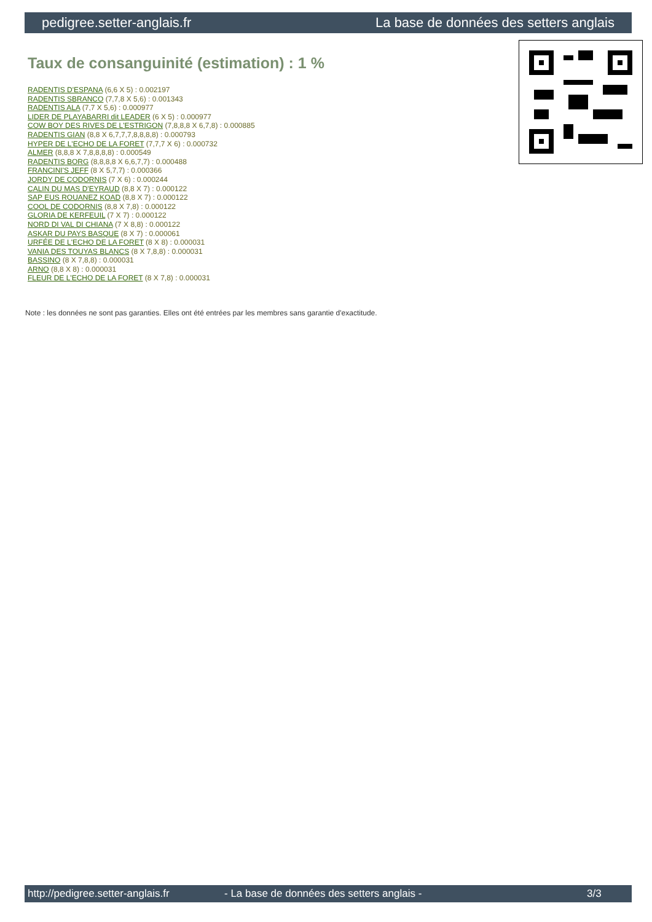pedigree.setter-anglais.fr La base de données des setters anglais
Taux de consanguinité (estimation) : 1 %
RADENTIS D'ESPANA (6,6 X 5) : 0.002197
RADENTIS SBRANCO (7,7,8 X 5,6) : 0.001343
RADENTIS ALA (7,7 X 5,6) : 0.000977
LIDER DE PLAYABARRI dit LEADER (6 X 5) : 0.000977
COW BOY DES RIVES DE L'ESTRIGON (7,8,8,8 X 6,7,8) : 0.000885
RADENTIS GIAN (8,8 X 6,7,7,7,8,8,8,8) : 0.000793
HYPER DE L'ECHO DE LA FORET (7,7,7 X 6) : 0.000732
ALMER (8,8,8 X 7,8,8,8,8) : 0.000549
RADENTIS BORG (8,8,8,8 X 6,6,7,7) : 0.000488
FRANCINI'S JEFF (8 X 5,7,7) : 0.000366
JORDY DE CODORNIS (7 X 6) : 0.000244
CALIN DU MAS D'EYRAUD (8,8 X 7) : 0.000122
SAP EUS ROUANEZ KOAD (8,8 X 7) : 0.000122
COOL DE CODORNIS (8,8 X 7,8) : 0.000122
GLORIA DE KERFEUIL (7 X 7) : 0.000122
NORD DI VAL DI CHIANA (7 X 8,8) : 0.000122
ASKAR DU PAYS BASQUE (8 X 7) : 0.000061
URFÉE DE L'ECHO DE LA FORET (8 X 8) : 0.000031
VANIA DES TOUYAS BLANCS (8 X 7,8,8) : 0.000031
BASSINO (8 X 7,8,8) : 0.000031
ARNO (8,8 X 8) : 0.000031
FLEUR DE L'ECHO DE LA FORET (8 X 7,8) : 0.000031
Note : les données ne sont pas garanties. Elles ont été entrées par les membres sans garantie d'exactitude.
http://pedigree.setter-anglais.fr - La base de données des setters anglais - 3/3